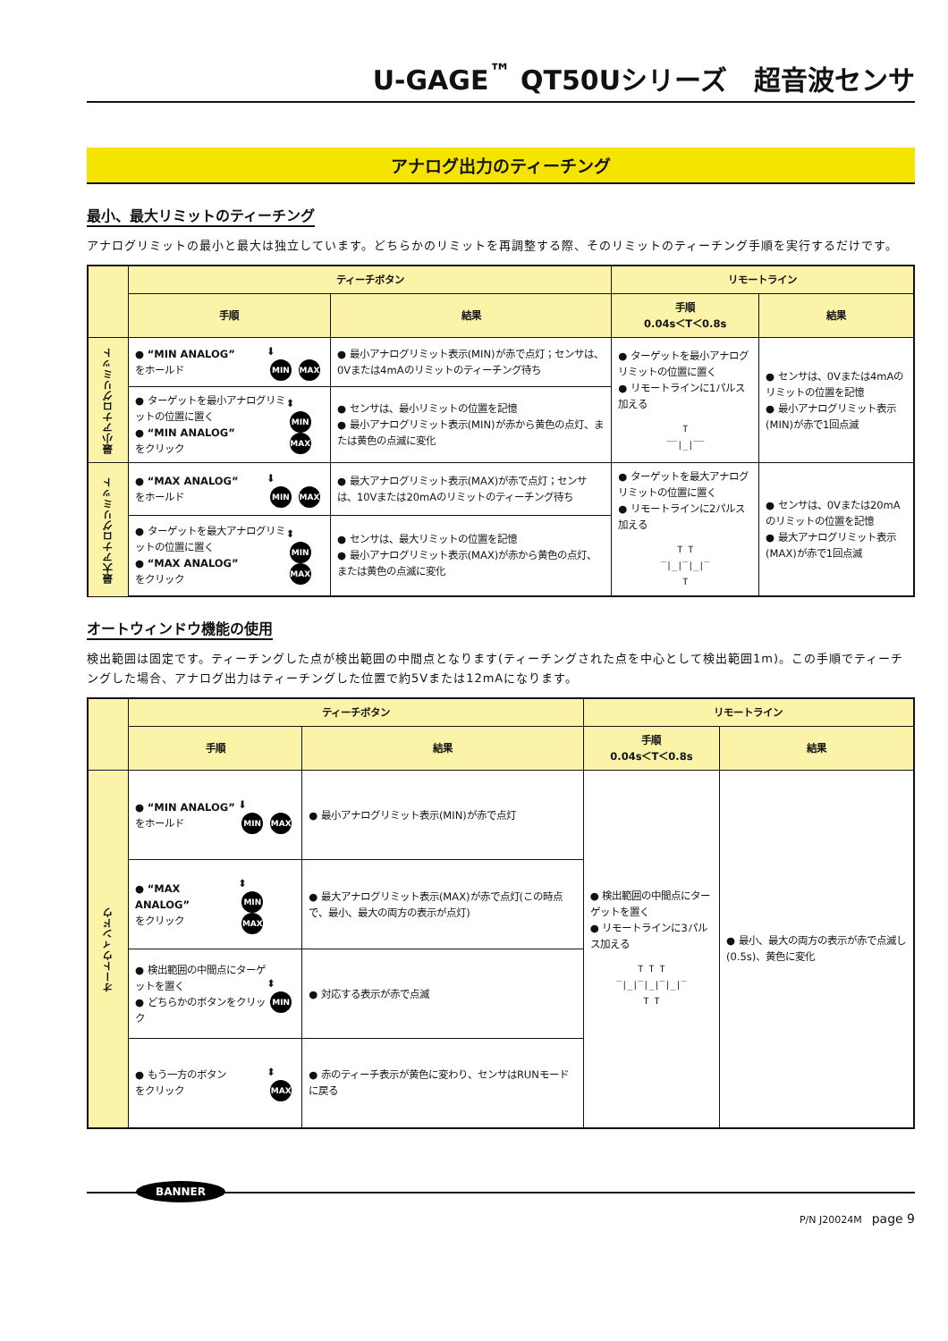U-GAGE<sup>™</sup> QT50Uシリーズ　超音波センサ
アナログ出力のティーチング
最小、最大リミットのティーチング
アナログリミットの最小と最大は独立しています。どちらかのリミットを再調整する際、そのリミットのティーチング手順を実行するだけです。
| | ティーチボタン | | リモートライン | |
| --- | --- | --- | --- | --- |
| | 手順 | 結果 | 手順 0.04s＜T＜0.8s | 結果 |
| 最小アナログリミット | ● “MIN ANALOG” をホールド ⬇ MIN MAX | ● 最小アナログリミット表示(MIN)が赤で点灯；センサは、0Vまたは4mAのリミットのティーチング待ち | ● ターゲットを最小アナログリミットの位置に置く ● リモートラインに1パルス加える T ‾‾/_/‾‾ | ● センサは、0Vまたは4mAのリミットの位置を記憶 ● 最小アナログリミット表示(MIN)が赤で1回点滅 |
| | ● ターゲットを最小アナログリミットの位置に置く ● “MIN ANALOG” をクリック ⬍ MIN MAX | ● センサは、最小リミットの位置を記憶 ● 最小アナログリミット表示(MIN)が赤から黄色の点灯、または黄色の点滅に変化 | | |
| 最大アナログリミット | ● “MAX ANALOG” をホールド ⬇ MIN MAX | ● 最大アナログリミット表示(MAX)が赤で点灯；センサは、10Vまたは20mAのリミットのティーチング待ち | ● ターゲットを最大アナログリミットの位置に置く ● リモートラインに2パルス加える T T ‾/_/‾/_/‾ T | ● センサは、0Vまたは20mAのリミットの位置を記憶 ● 最大アナログリミット表示(MAX)が赤で1回点滅 |
| | ● ターゲットを最大アナログリミットの位置に置く ● “MAX ANALOG” をクリック ⬍ MIN MAX | ● センサは、最大リミットの位置を記憶 ● 最小アナログリミット表示(MAX)が赤から黄色の点灯、または黄色の点滅に変化 | | |
オートウィンドウ機能の使用
検出範囲は固定です。ティーチングした点が検出範囲の中間点となります(ティーチングされた点を中心として検出範囲1m)。この手順でティーチングした場合、アナログ出力はティーチングした位置で約5Vまたは12mAになります。
| | ティーチボタン | | リモートライン | |
| --- | --- | --- | --- | --- |
| | 手順 | 結果 | 手順 0.04s＜T＜0.8s | 結果 |
| オートウィンドウ | ● “MIN ANALOG” をホールド ⬇ MIN MAX | ● 最小アナログリミット表示(MIN)が赤で点灯 | ● 検出範囲の中間点にターゲットを置く ● リモートラインに3パルス加える T T T ‾/_/‾/_/‾/_/‾ T T | ● 最小、最大の両方の表示が赤で点滅し(0.5s)、黄色に変化 |
| | ● “MAX ANALOG” をクリック ⬍ MIN MAX | ● 最大アナログリミット表示(MAX)が赤で点灯(この時点で、最小、最大の両方の表示が点灯) | | |
| | ● 検出範囲の中間点にターゲットを置く ● どちらかのボタンをクリック ⬍ MIN | ● 対応する表示が赤で点滅 | | |
| | ● もう一方のボタン をクリック ⬍ MAX | ● 赤のティーチ表示が黄色に変わり、センサはRUNモードに戻る | | |
BANNER
P/N J20024M　page 9